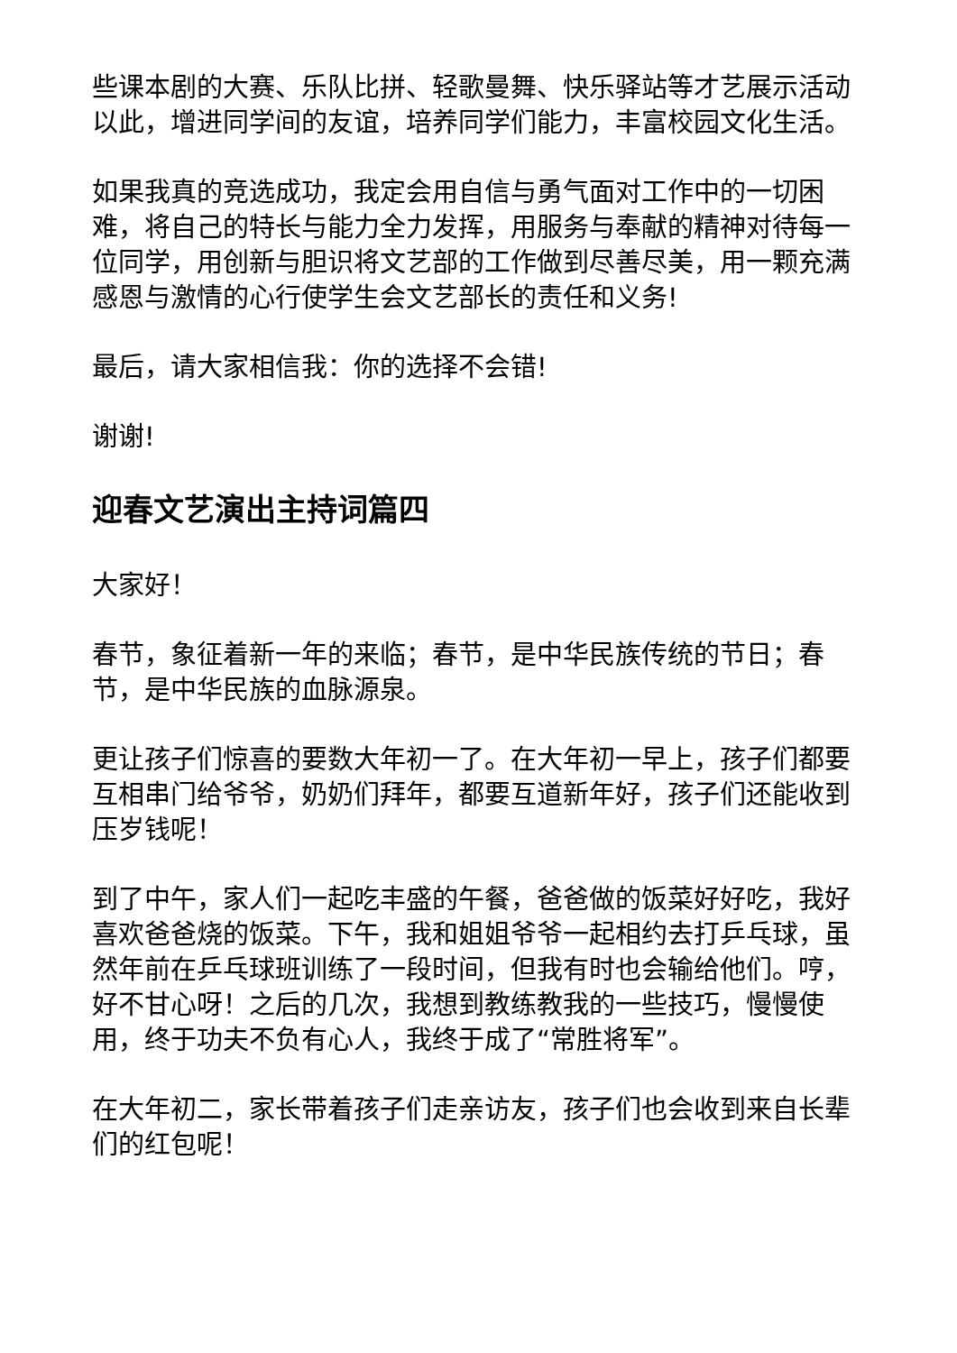些课本剧的大赛、乐队比拼、轻歌曼舞、快乐驿站等才艺展示活动以此，增进同学间的友谊，培养同学们能力，丰富校园文化生活。
如果我真的竞选成功，我定会用自信与勇气面对工作中的一切困难，将自己的特长与能力全力发挥，用服务与奉献的精神对待每一位同学，用创新与胆识将文艺部的工作做到尽善尽美，用一颗充满感恩与激情的心行使学生会文艺部长的责任和义务!
最后，请大家相信我：你的选择不会错!
谢谢!
迎春文艺演出主持词篇四
大家好！
春节，象征着新一年的来临；春节，是中华民族传统的节日；春节，是中华民族的血脉源泉。
更让孩子们惊喜的要数大年初一了。在大年初一早上，孩子们都要互相串门给爷爷，奶奶们拜年，都要互道新年好，孩子们还能收到压岁钱呢！
到了中午，家人们一起吃丰盛的午餐，爸爸做的饭菜好好吃，我好喜欢爸爸烧的饭菜。下午，我和姐姐爷爷一起相约去打乒乓球，虽然年前在乒乓球班训练了一段时间，但我有时也会输给他们。哼，好不甘心呀！之后的几次，我想到教练教我的一些技巧，慢慢使用，终于功夫不负有心人，我终于成了“常胜将军”。
在大年初二，家长带着孩子们走亲访友，孩子们也会收到来自长辈们的红包呢！